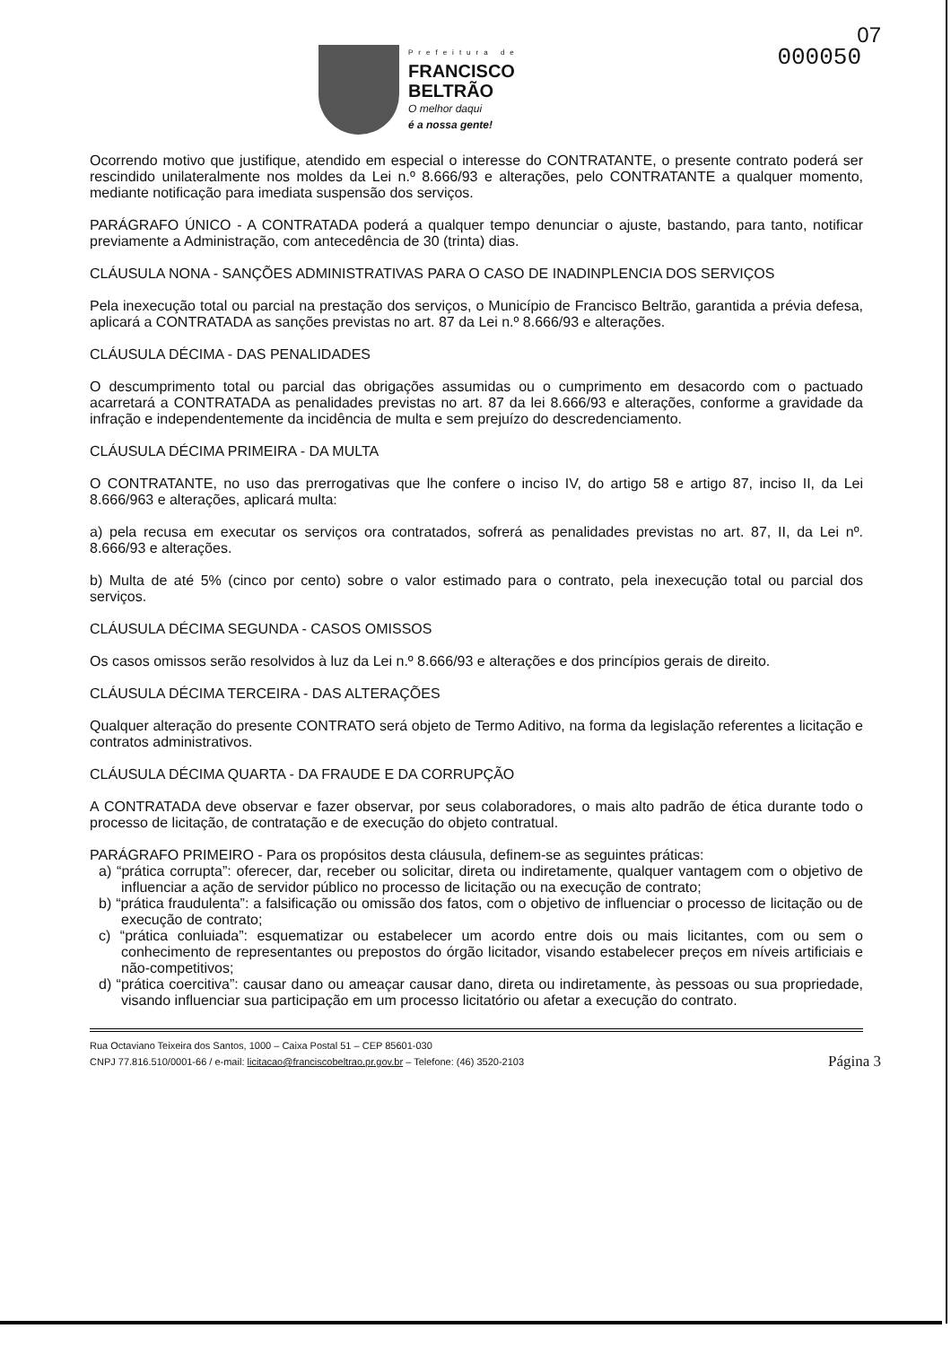Prefeitura de
FRANCISCO
BELTRÃO
O melhor daqui
é a nossa gente!
000050
07
Ocorrendo motivo que justifique, atendido em especial o interesse do CONTRATANTE, o presente contrato poderá ser rescindido unilateralmente nos moldes da Lei n.º 8.666/93 e alterações, pelo CONTRATANTE a qualquer momento, mediante notificação para imediata suspensão dos serviços.
PARÁGRAFO ÚNICO - A CONTRATADA poderá a qualquer tempo denunciar o ajuste, bastando, para tanto, notificar previamente a Administração, com antecedência de 30 (trinta) dias.
CLÁUSULA NONA - SANÇÕES ADMINISTRATIVAS PARA O CASO DE INADINPLENCIA DOS SERVIÇOS
Pela inexecução total ou parcial na prestação dos serviços, o Município de Francisco Beltrão, garantida a prévia defesa, aplicará a CONTRATADA as sanções previstas no art. 87 da Lei n.º 8.666/93 e alterações.
CLÁUSULA DÉCIMA - DAS PENALIDADES
O descumprimento total ou parcial das obrigações assumidas ou o cumprimento em desacordo com o pactuado acarretará a CONTRATADA as penalidades previstas no art. 87 da lei 8.666/93 e alterações, conforme a gravidade da infração e independentemente da incidência de multa e sem prejuízo do descredenciamento.
CLÁUSULA DÉCIMA PRIMEIRA - DA MULTA
O CONTRATANTE, no uso das prerrogativas que lhe confere o inciso IV, do artigo 58 e artigo 87, inciso II, da Lei 8.666/963 e alterações, aplicará multa:
a) pela recusa em executar os serviços ora contratados, sofrerá as penalidades previstas no art. 87, II, da Lei nº. 8.666/93 e alterações.
b) Multa de até 5% (cinco por cento) sobre o valor estimado para o contrato, pela inexecução total ou parcial dos serviços.
CLÁUSULA DÉCIMA SEGUNDA - CASOS OMISSOS
Os casos omissos serão resolvidos à luz da Lei n.º 8.666/93 e alterações e dos princípios gerais de direito.
CLÁUSULA DÉCIMA TERCEIRA - DAS ALTERAÇÕES
Qualquer alteração do presente CONTRATO será objeto de Termo Aditivo, na forma da legislação referentes a licitação e contratos administrativos.
CLÁUSULA DÉCIMA QUARTA - DA FRAUDE E DA CORRUPÇÃO
A CONTRATADA deve observar e fazer observar, por seus colaboradores, o mais alto padrão de ética durante todo o processo de licitação, de contratação e de execução do objeto contratual.
PARÁGRAFO PRIMEIRO - Para os propósitos desta cláusula, definem-se as seguintes práticas:
a) “prática corrupta”: oferecer, dar, receber ou solicitar, direta ou indiretamente, qualquer vantagem com o objetivo de influenciar a ação de servidor público no processo de licitação ou na execução de contrato;
b) “prática fraudulenta”: a falsificação ou omissão dos fatos, com o objetivo de influenciar o processo de licitação ou de execução de contrato;
c) “prática conluiada”: esquematizar ou estabelecer um acordo entre dois ou mais licitantes, com ou sem o conhecimento de representantes ou prepostos do órgão licitador, visando estabelecer preços em níveis artificiais e não-competitivos;
d) “prática coercitiva”: causar dano ou ameaçar causar dano, direta ou indiretamente, às pessoas ou sua propriedade, visando influenciar sua participação em um processo licitatório ou afetar a execução do contrato.
Rua Octaviano Teixeira dos Santos, 1000 – Caixa Postal 51 – CEP 85601-030
CNPJ 77.816.510/0001-66 / e-mail: licitacao@franciscobeltrao.pr.gov.br – Telefone: (46) 3520-2103
Página 3